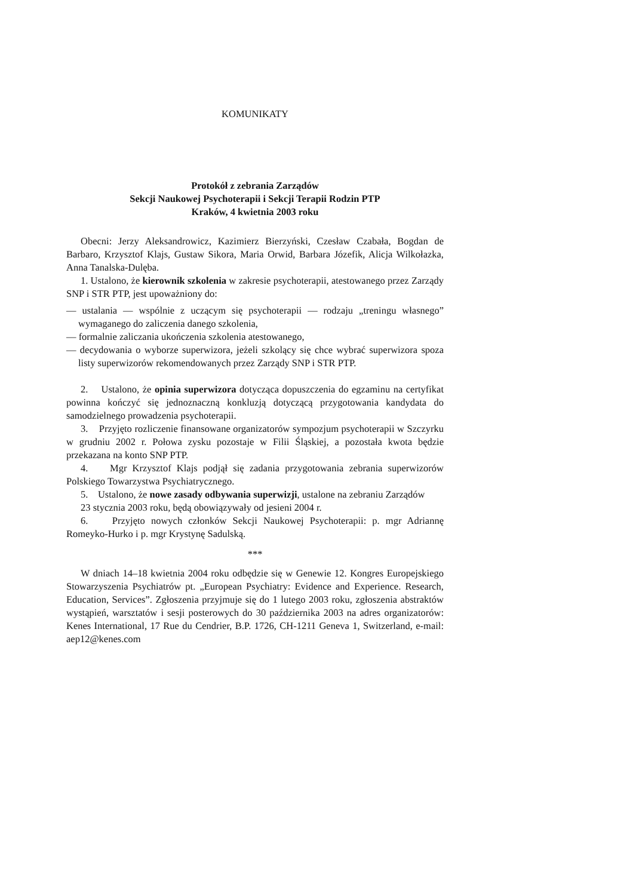KOMUNIKATY
Protokół z zebrania Zarządów
Sekcji Naukowej Psychoterapii i Sekcji Terapii Rodzin PTP
Kraków, 4 kwietnia 2003 roku
Obecni: Jerzy Aleksandrowicz, Kazimierz Bierzyński, Czesław Czabała, Bogdan de Barbaro, Krzysztof Klajs, Gustaw Sikora, Maria Orwid, Barbara Józefik, Alicja Wilkołazka, Anna Tanalska-Dulęba.
1. Ustalono, że kierownik szkolenia w zakresie psychoterapii, atestowanego przez Zarządy SNP i STR PTP, jest upoważniony do:
— ustalania — wspólnie z uczącym się psychoterapii — rodzaju „treningu własnego” wymaganego do zaliczenia danego szkolenia,
— formalnie zaliczania ukończenia szkolenia atestowanego,
— decydowania o wyborze superwizora, jeżeli szkolący się chce wybrać superwizora spoza listy superwizorów rekomendowanych przez Zarządy SNP i STR PTP.
2. Ustalono, że opinia superwizora dotycząca dopuszczenia do egzaminu na certyfikat powinna kończyć się jednoznaczną konkluzją dotyczącą przygotowania kandydata do samodzielnego prowadzenia psychoterapii.
3. Przyjęto rozliczenie finansowane organizatorów sympozjum psychoterapii w Szczyrku w grudniu 2002 r. Połowa zysku pozostaje w Filii Śląskiej, a pozostała kwota będzie przekazana na konto SNP PTP.
4. Mgr Krzysztof Klajs podjął się zadania przygotowania zebrania superwizorów Polskiego Towarzystwa Psychiatrycznego.
5. Ustalono, że nowe zasady odbywania superwizji, ustalone na zebraniu Zarządów
23 stycznia 2003 roku, będą obowiązywały od jesieni 2004 r.
6. Przyjęto nowych członków Sekcji Naukowej Psychoterapii: p. mgr Adriannę Romeyko-Hurko i p. mgr Krystynę Sadulską.
***
W dniach 14–18 kwietnia 2004 roku odbędzie się w Genewie 12. Kongres Europejskiego Stowarzyszenia Psychiatrów pt. „European Psychiatry: Evidence and Experience. Research, Education, Services”. Zgłoszenia przyjmuje się do 1 lutego 2003 roku, zgłoszenia abstraktów wystąpień, warsztatów i sesji posterowych do 30 października 2003 na adres organizatorów: Kenes International, 17 Rue du Cendrier, B.P. 1726, CH-1211 Geneva 1, Switzerland, e-mail: aep12@kenes.com